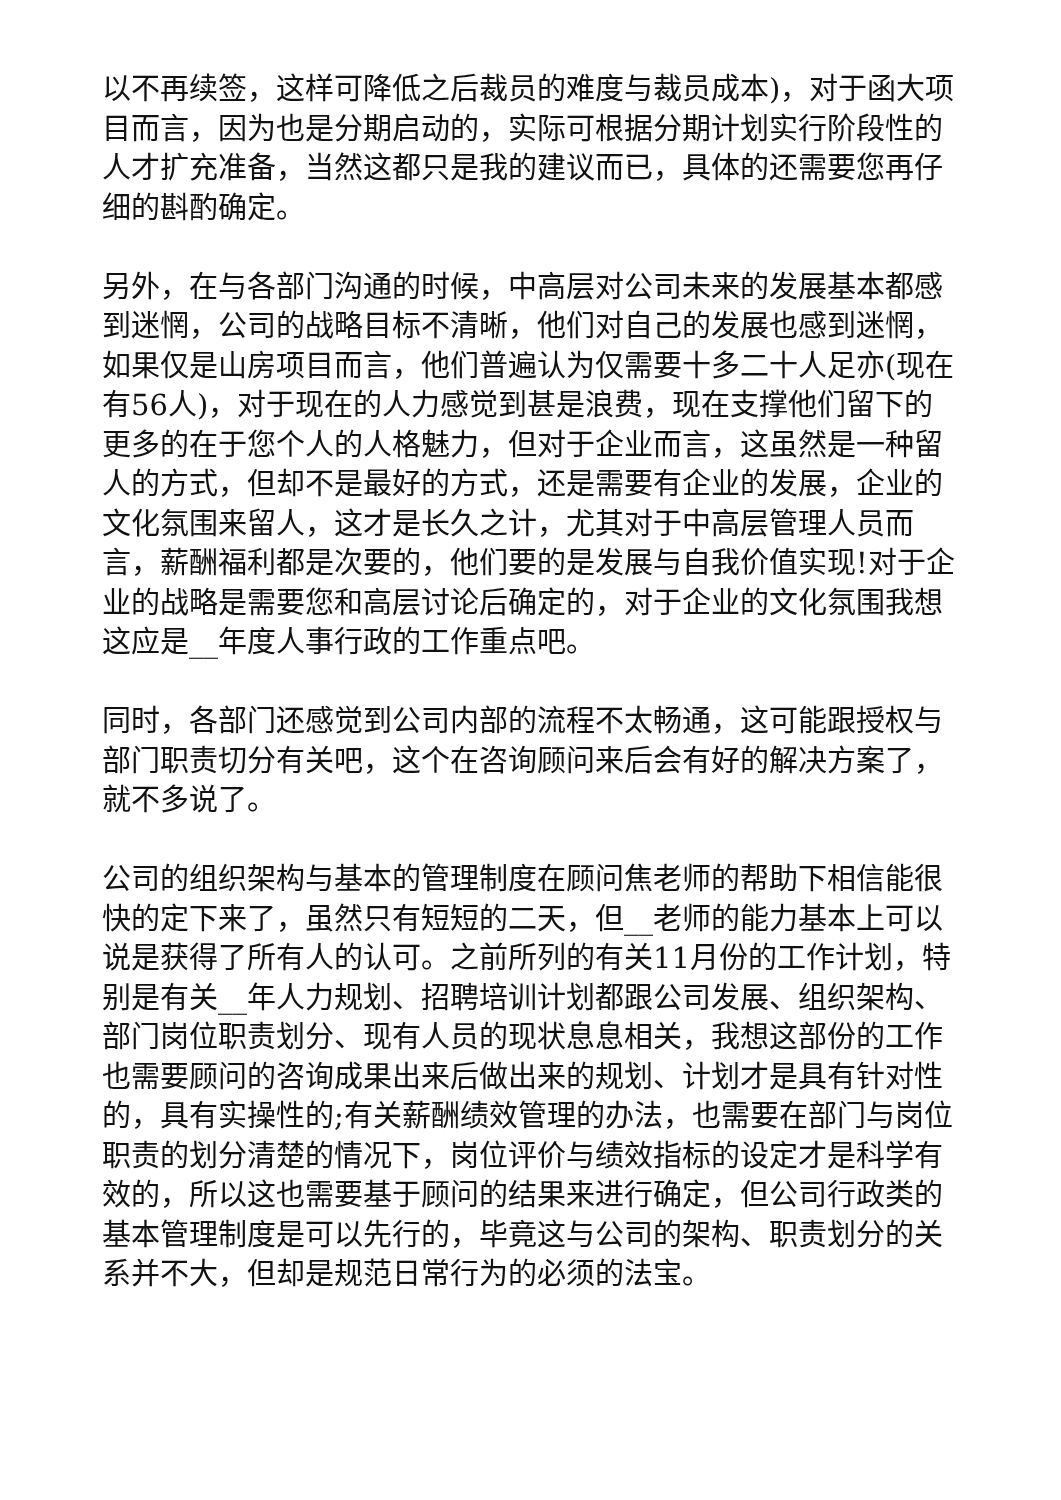以不再续签，这样可降低之后裁员的难度与裁员成本)，对于函大项目而言，因为也是分期启动的，实际可根据分期计划实行阶段性的人才扩充准备，当然这都只是我的建议而已，具体的还需要您再仔细的斟酌确定。
另外，在与各部门沟通的时候，中高层对公司未来的发展基本都感到迷惘，公司的战略目标不清晰，他们对自己的发展也感到迷惘，如果仅是山房项目而言，他们普遍认为仅需要十多二十人足亦(现在有56人)，对于现在的人力感觉到甚是浪费，现在支撑他们留下的更多的在于您个人的人格魅力，但对于企业而言，这虽然是一种留人的方式，但却不是最好的方式，还是需要有企业的发展，企业的文化氛围来留人，这才是长久之计，尤其对于中高层管理人员而言，薪酬福利都是次要的，他们要的是发展与自我价值实现!对于企业的战略是需要您和高层讨论后确定的，对于企业的文化氛围我想这应是__年度人事行政的工作重点吧。
同时，各部门还感觉到公司内部的流程不太畅通，这可能跟授权与部门职责切分有关吧，这个在咨询顾问来后会有好的解决方案了，就不多说了。
公司的组织架构与基本的管理制度在顾问焦老师的帮助下相信能很快的定下来了，虽然只有短短的二天，但__老师的能力基本上可以说是获得了所有人的认可。之前所列的有关11月份的工作计划，特别是有关__年人力规划、招聘培训计划都跟公司发展、组织架构、部门岗位职责划分、现有人员的现状息息相关，我想这部份的工作也需要顾问的咨询成果出来后做出来的规划、计划才是具有针对性的，具有实操性的;有关薪酬绩效管理的办法，也需要在部门与岗位职责的划分清楚的情况下，岗位评价与绩效指标的设定才是科学有效的，所以这也需要基于顾问的结果来进行确定，但公司行政类的基本管理制度是可以先行的，毕竟这与公司的架构、职责划分的关系并不大，但却是规范日常行为的必须的法宝。